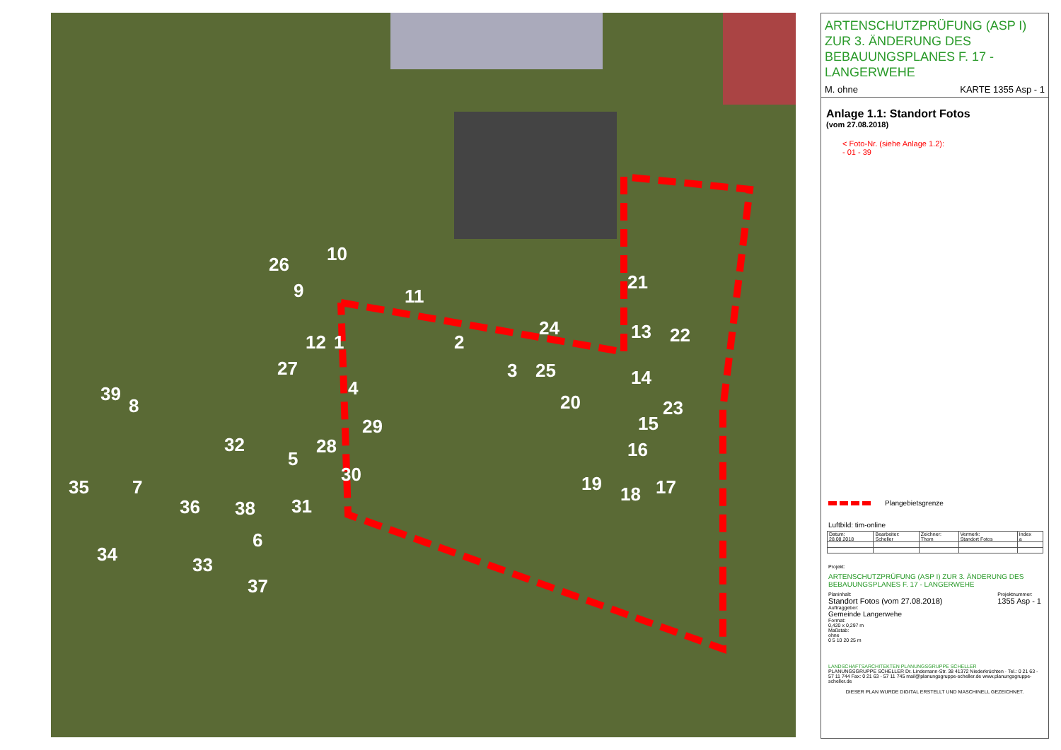10
26
9
11
12
1
2
24
27
4
3
25
21
13
22
14
20
23
15
16
39
8
32
5
28
29
30
19
18
17
35
7
36
38
31
6
34
33
37
ARTENSCHUTZPRÜFUNG (ASP I) ZUR 3. ÄNDERUNG DES BEBAUUNGSPLANES F. 17 - LANGERWEHE
M. ohne KARTE 1355 Asp - 1
Anlage 1.1: Standort Fotos
(vom 27.08.2018)
< Foto-Nr. (siehe Anlage 1.2):
- 01 - 39
Plangebietsgrenze
Luftbild: tim-online
| Datum: 28.08.2018 | Bearbeiter: Scheller | Zeichner: Thom | Vermerk: Standort Fotos | Index a |
Projekt:
ARTENSCHUTZPRÜFUNG (ASP I) ZUR 3. ÄNDERUNG DES BEBAUUNGSPLANES F. 17 - LANGERWEHE
Planinhalt:
Standort Fotos (vom 27.08.2018) Projektnummer:
1355 Asp - 1
Auftraggeber:
Gemeinde Langerwehe
Format:
0,420 x 0,297 m
Maßstab:
ohne
0 5 10 20 25 m
LANDSCHAFTSARCHITEKTEN PLANUNGSGRUPPE SCHELLER
PLANUNGSGRUPPE SCHELLER Dr. Lindemann-Str. 38 41372 Niederkrüchten · Tel.: 0 21 63 - 57 11 744 Fax: 0 21 63 - 57 11 745 mail@planungsgruppe-scheller.de www.planungsgruppe-scheller.de
DIESER PLAN WURDE DIGITAL ERSTELLT UND MASCHINELL GEZEICHNET.